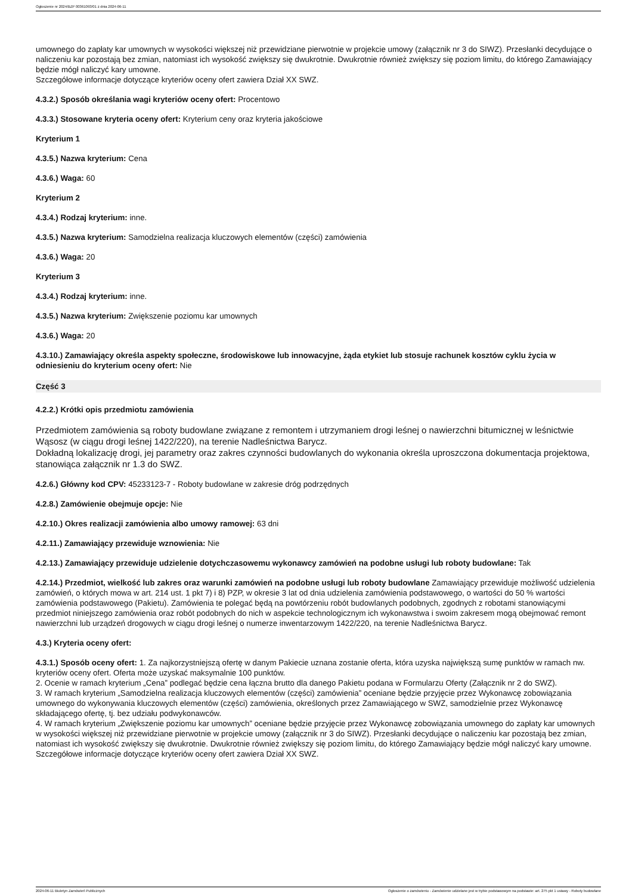Ogłoszenie nr 2024/BZP 00361093/01 z dnia 2024-06-11
umownego do zapłaty kar umownych w wysokości większej niż przewidziane pierwotnie w projekcie umowy (załącznik nr 3 do SIWZ). Przesłanki decydujące o naliczeniu kar pozostają bez zmian, natomiast ich wysokość zwiększy się dwukrotnie. Dwukrotnie również zwiększy się poziom limitu, do którego Zamawiający będzie mógł naliczyć kary umowne.
Szczegółowe informacje dotyczące kryteriów oceny ofert zawiera Dział XX SWZ.
4.3.2.) Sposób określania wagi kryteriów oceny ofert: Procentowo
4.3.3.) Stosowane kryteria oceny ofert: Kryterium ceny oraz kryteria jakościowe
Kryterium 1
4.3.5.) Nazwa kryterium: Cena
4.3.6.) Waga: 60
Kryterium 2
4.3.4.) Rodzaj kryterium: inne.
4.3.5.) Nazwa kryterium: Samodzielna realizacja kluczowych elementów (części) zamówienia
4.3.6.) Waga: 20
Kryterium 3
4.3.4.) Rodzaj kryterium: inne.
4.3.5.) Nazwa kryterium: Zwiększenie poziomu kar umownych
4.3.6.) Waga: 20
4.3.10.) Zamawiający określa aspekty społeczne, środowiskowe lub innowacyjne, żąda etykiet lub stosuje rachunek kosztów cyklu życia w odniesieniu do kryterium oceny ofert: Nie
Część 3
4.2.2.) Krótki opis przedmiotu zamówienia
Przedmiotem zamówienia są roboty budowlane związane z remontem i utrzymaniem drogi leśnej o nawierzchni bitumicznej w leśnictwie Wąsosz (w ciągu drogi leśnej 1422/220), na terenie Nadleśnictwa Barycz.
Dokładną lokalizację drogi, jej parametry oraz zakres czynności budowlanych do wykonania określa uproszczona dokumentacja projektowa, stanowiąca załącznik nr 1.3 do SWZ.
4.2.6.) Główny kod CPV: 45233123-7 - Roboty budowlane w zakresie dróg podrzędnych
4.2.8.) Zamówienie obejmuje opcje: Nie
4.2.10.) Okres realizacji zamówienia albo umowy ramowej: 63 dni
4.2.11.) Zamawiający przewiduje wznowienia: Nie
4.2.13.) Zamawiający przewiduje udzielenie dotychczasowemu wykonawcy zamówień na podobne usługi lub roboty budowlane: Tak
4.2.14.) Przedmiot, wielkość lub zakres oraz warunki zamówień na podobne usługi lub roboty budowlane Zamawiający przewiduje możliwość udzielenia zamówień, o których mowa w art. 214 ust. 1 pkt 7) i 8) PZP, w okresie 3 lat od dnia udzielenia zamówienia podstawowego, o wartości do 50 % wartości zamówienia podstawowego (Pakietu). Zamówienia te polegać będą na powtórzeniu robót budowlanych podobnych, zgodnych z robotami stanowiącymi przedmiot niniejszego zamówienia oraz robót podobnych do nich w aspekcie technologicznym ich wykonawstwa i swoim zakresem mogą obejmować remont nawierzchni lub urządzeń drogowych w ciągu drogi leśnej o numerze inwentarzowym 1422/220, na terenie Nadleśnictwa Barycz.
4.3.) Kryteria oceny ofert:
4.3.1.) Sposób oceny ofert: 1. Za najkorzystniejszą ofertę w danym Pakiecie uznana zostanie oferta, która uzyska największą sumę punktów w ramach nw. kryteriów oceny ofert. Oferta może uzyskać maksymalnie 100 punktów.
2. Ocenie w ramach kryterium „Cena” podlegać będzie cena łączna brutto dla danego Pakietu podana w Formularzu Oferty (Załącznik nr 2 do SWZ).
3. W ramach kryterium „Samodzielna realizacja kluczowych elementów (części) zamówienia” oceniane będzie przyjęcie przez Wykonawcę zobowiązania umownego do wykonywania kluczowych elementów (części) zamówienia, określonych przez Zamawiającego w SWZ, samodzielnie przez Wykonawcę składającego ofertę, tj. bez udziału podwykonawców.
4. W ramach kryterium „Zwiększenie poziomu kar umownych” oceniane będzie przyjęcie przez Wykonawcę zobowiązania umownego do zapłaty kar umownych w wysokości większej niż przewidziane pierwotnie w projekcie umowy (załącznik nr 3 do SIWZ). Przesłanki decydujące o naliczeniu kar pozostają bez zmian, natomiast ich wysokość zwiększy się dwukrotnie. Dwukrotnie również zwiększy się poziom limitu, do którego Zamawiający będzie mógł naliczyć kary umowne.
Szczegółowe informacje dotyczące kryteriów oceny ofert zawiera Dział XX SWZ.
2024-06-11 Biuletyn Zamówień Publicznych Ogłoszenie o zamówieniu - Zamówienie udzielane jest w trybie podstawowym na podstawie: art. 275 pkt 1 ustawy - Roboty budowlane